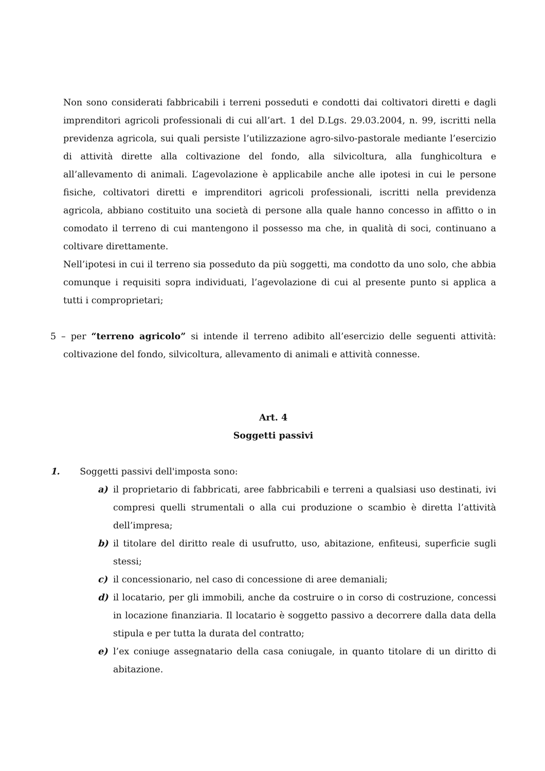Non sono considerati fabbricabili i terreni posseduti e condotti dai coltivatori diretti e dagli imprenditori agricoli professionali di cui all’art. 1 del D.Lgs. 29.03.2004, n. 99, iscritti nella previdenza agricola, sui quali persiste l’utilizzazione agro-silvo-pastorale mediante l’esercizio di attività dirette alla coltivazione del fondo, alla silvicoltura, alla funghicoltura e all’allevamento di animali. L’agevolazione è applicabile anche alle ipotesi in cui le persone fisiche, coltivatori diretti e imprenditori agricoli professionali, iscritti nella previdenza agricola, abbiano costituito una società di persone alla quale hanno concesso in affitto o in comodato il terreno di cui mantengono il possesso ma che, in qualità di soci, continuano a coltivare direttamente.
Nell’ipotesi in cui il terreno sia posseduto da più soggetti, ma condotto da uno solo, che abbia comunque i requisiti sopra individuati, l’agevolazione di cui al presente punto si applica a tutti i comproprietari;
5 – per “terreno agricolo” si intende il terreno adibito all’esercizio delle seguenti attività: coltivazione del fondo, silvicoltura, allevamento di animali e attività connesse.
Art. 4
Soggetti passivi
1. Soggetti passivi dell'imposta sono:
a) il proprietario di fabbricati, aree fabbricabili e terreni a qualsiasi uso destinati, ivi compresi quelli strumentali o alla cui produzione o scambio è diretta l’attività dell’impresa;
b) il titolare del diritto reale di usufrutto, uso, abitazione, enfiteusi, superficie sugli stessi;
c) il concessionario, nel caso di concessione di aree demaniali;
d) il locatario, per gli immobili, anche da costruire o in corso di costruzione, concessi in locazione finanziaria. Il locatario è soggetto passivo a decorrere dalla data della stipula e per tutta la durata del contratto;
e) l’ex coniuge assegnatario della casa coniugale, in quanto titolare di un diritto di abitazione.